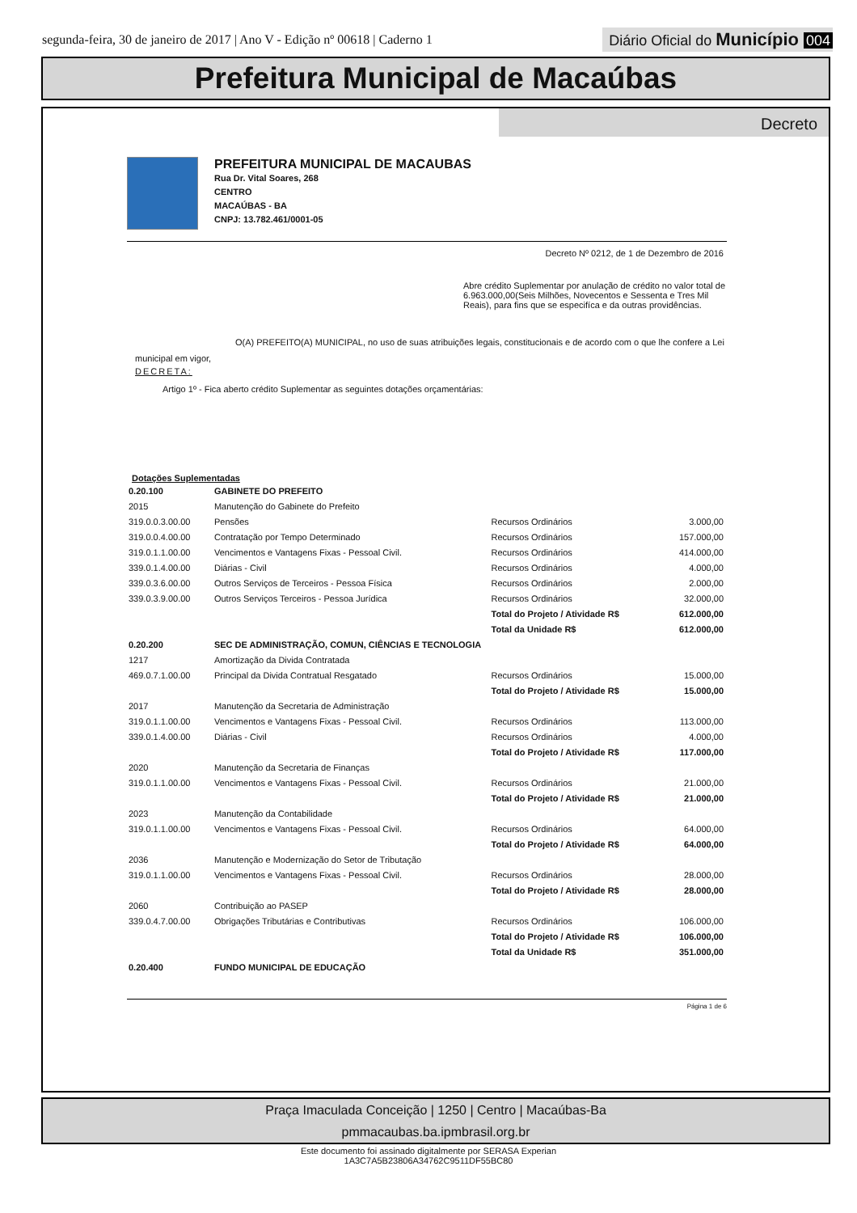segunda-feira, 30 de janeiro de 2017 | Ano V - Edição nº 00618 | Caderno 1
Diário Oficial do Município 004
Prefeitura Municipal de Macaúbas
Decreto
PREFEITURA MUNICIPAL DE MACAUBAS
Rua Dr. Vital Soares, 268
CENTRO
MACAÚBAS - BA
CNPJ: 13.782.461/0001-05
Decreto Nº 0212, de 1 de Dezembro de 2016
Abre crédito Suplementar por anulação de crédito no valor total de 6.963.000,00(Seis Milhões, Novecentos e Sessenta e Tres Mil Reais), para fins que se especifíca e da outras providências.
O(A) PREFEITO(A) MUNICIPAL, no uso de suas atribuições legais, constitucionais e de acordo com o que lhe confere a Lei municipal em vigor,
DECRETA:
Artigo 1º - Fica aberto crédito Suplementar as seguintes dotações orçamentárias:
Dotações Suplementadas
| 0.20.100 | GABINETE DO PREFEITO | | |
| 2015 | Manutenção do Gabinete do Prefeito | | |
| 319.0.0.3.00.00 | Pensões | Recursos Ordinários | 3.000,00 |
| 319.0.0.4.00.00 | Contratação por Tempo Determinado | Recursos Ordinários | 157.000,00 |
| 319.0.1.1.00.00 | Vencimentos e Vantagens Fixas - Pessoal Civil. | Recursos Ordinários | 414.000,00 |
| 339.0.1.4.00.00 | Diárias - Civil | Recursos Ordinários | 4.000,00 |
| 339.0.3.6.00.00 | Outros Serviços de Terceiros - Pessoa Física | Recursos Ordinários | 2.000,00 |
| 339.0.3.9.00.00 | Outros Serviços Terceiros - Pessoa Jurídica | Recursos Ordinários | 32.000,00 |
| | | Total do Projeto / Atividade R$ | 612.000,00 |
| | | Total da Unidade R$ | 612.000,00 |
| 0.20.200 | SEC DE ADMINISTRAÇÃO, COMUN, CIÊNCIAS E TECNOLOGIA | | |
| 1217 | Amortização da Divida Contratada | | |
| 469.0.7.1.00.00 | Principal da Divida Contratual Resgatado | Recursos Ordinários | 15.000,00 |
| | | Total do Projeto / Atividade R$ | 15.000,00 |
| 2017 | Manutenção da Secretaria de Administração | | |
| 319.0.1.1.00.00 | Vencimentos e Vantagens Fixas - Pessoal Civil. | Recursos Ordinários | 113.000,00 |
| 339.0.1.4.00.00 | Diárias - Civil | Recursos Ordinários | 4.000,00 |
| | | Total do Projeto / Atividade R$ | 117.000,00 |
| 2020 | Manutenção da Secretaria de Finanças | | |
| 319.0.1.1.00.00 | Vencimentos e Vantagens Fixas - Pessoal Civil. | Recursos Ordinários | 21.000,00 |
| | | Total do Projeto / Atividade R$ | 21.000,00 |
| 2023 | Manutenção da Contabilidade | | |
| 319.0.1.1.00.00 | Vencimentos e Vantagens Fixas - Pessoal Civil. | Recursos Ordinários | 64.000,00 |
| | | Total do Projeto / Atividade R$ | 64.000,00 |
| 2036 | Manutenção e Modernização do Setor de Tributação | | |
| 319.0.1.1.00.00 | Vencimentos e Vantagens Fixas - Pessoal Civil. | Recursos Ordinários | 28.000,00 |
| | | Total do Projeto / Atividade R$ | 28.000,00 |
| 2060 | Contribuição ao PASEP | | |
| 339.0.4.7.00.00 | Obrigações Tributárias e Contributivas | Recursos Ordinários | 106.000,00 |
| | | Total do Projeto / Atividade R$ | 106.000,00 |
| | | Total da Unidade R$ | 351.000,00 |
| 0.20.400 | FUNDO MUNICIPAL DE EDUCAÇÃO | | |
Página 1 de 6
Praça Imaculada Conceição | 1250 | Centro | Macaúbas-Ba
pmmacaubas.ba.ipmbrasil.org.br
Este documento foi assinado digitalmente por SERASA Experian
1A3C7A5B23806A34762C9511DF55BC80